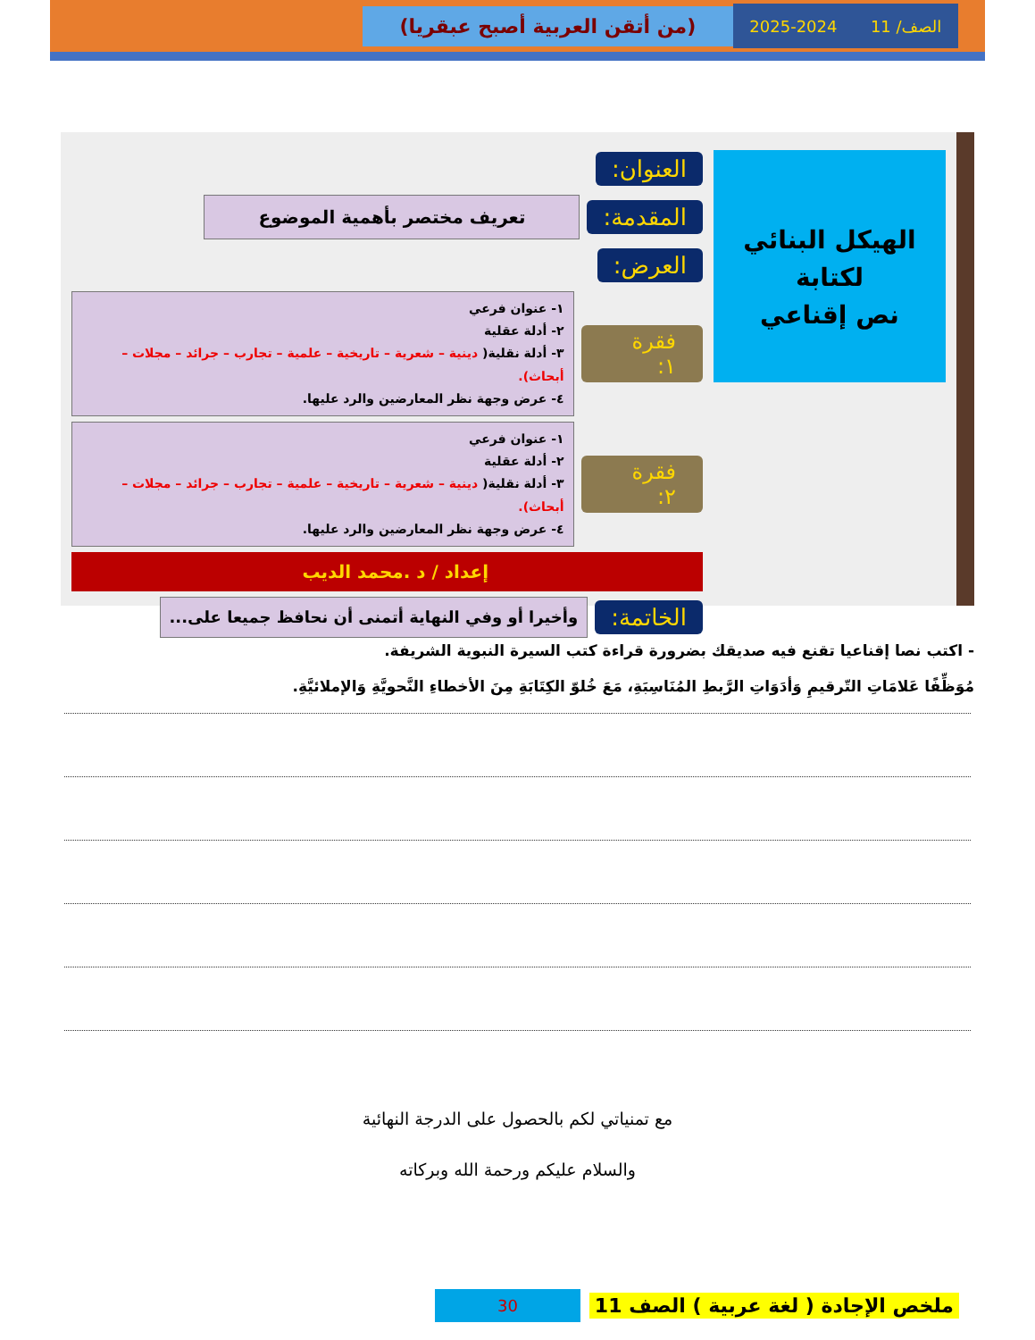الصف/ 11 2025-2024
(من أتقن العربية أصبح عبقريا)
الهيكل البنائي لكتابة
نص إقناعي
العنوان:
المقدمة: تعريف مختصر بأهمية الموضوع
العرض:
فقرة ١:
١- عنوان فرعي
٢- أدلة عقلية
٣- أدلة نقلية( دينية – شعرية – تاريخية – علمية – تجارب – جرائد – مجلات – أبحاث).
٤- عرض وجهة نظر المعارضين والرد عليها.
فقرة ٢:
١- عنوان فرعي
٢- أدلة عقلية
٣- أدلة نقلية( دينية – شعرية – تاريخية – علمية – تجارب – جرائد – مجلات – أبحاث).
٤- عرض وجهة نظر المعارضين والرد عليها.
إعداد / د .محمد الديب
الخاتمة: وأخيرا أو وفي النهاية أتمنى أن نحافظ جميعا على...
- اكتب نصا إقناعيا تقنع فيه صديقك بضرورة قراءة كتب السيرة النبوية الشريفة.
مُوَظِّفًا عَلامَاتِ التّرقيمِ وَأدَوَاتِ الرَّبطِ المُنَاسِبَةِ، مَعَ خُلوّ الكِتَابَةِ مِنَ الأخطاءِ النَّحويَّةِ وَالإملائيَّةِ.
مع تمنياتي لكم بالحصول على الدرجة النهائية
والسلام عليكم ورحمة الله وبركاته
ملخص الإجادة ( لغة عربية ) الصف 11 30